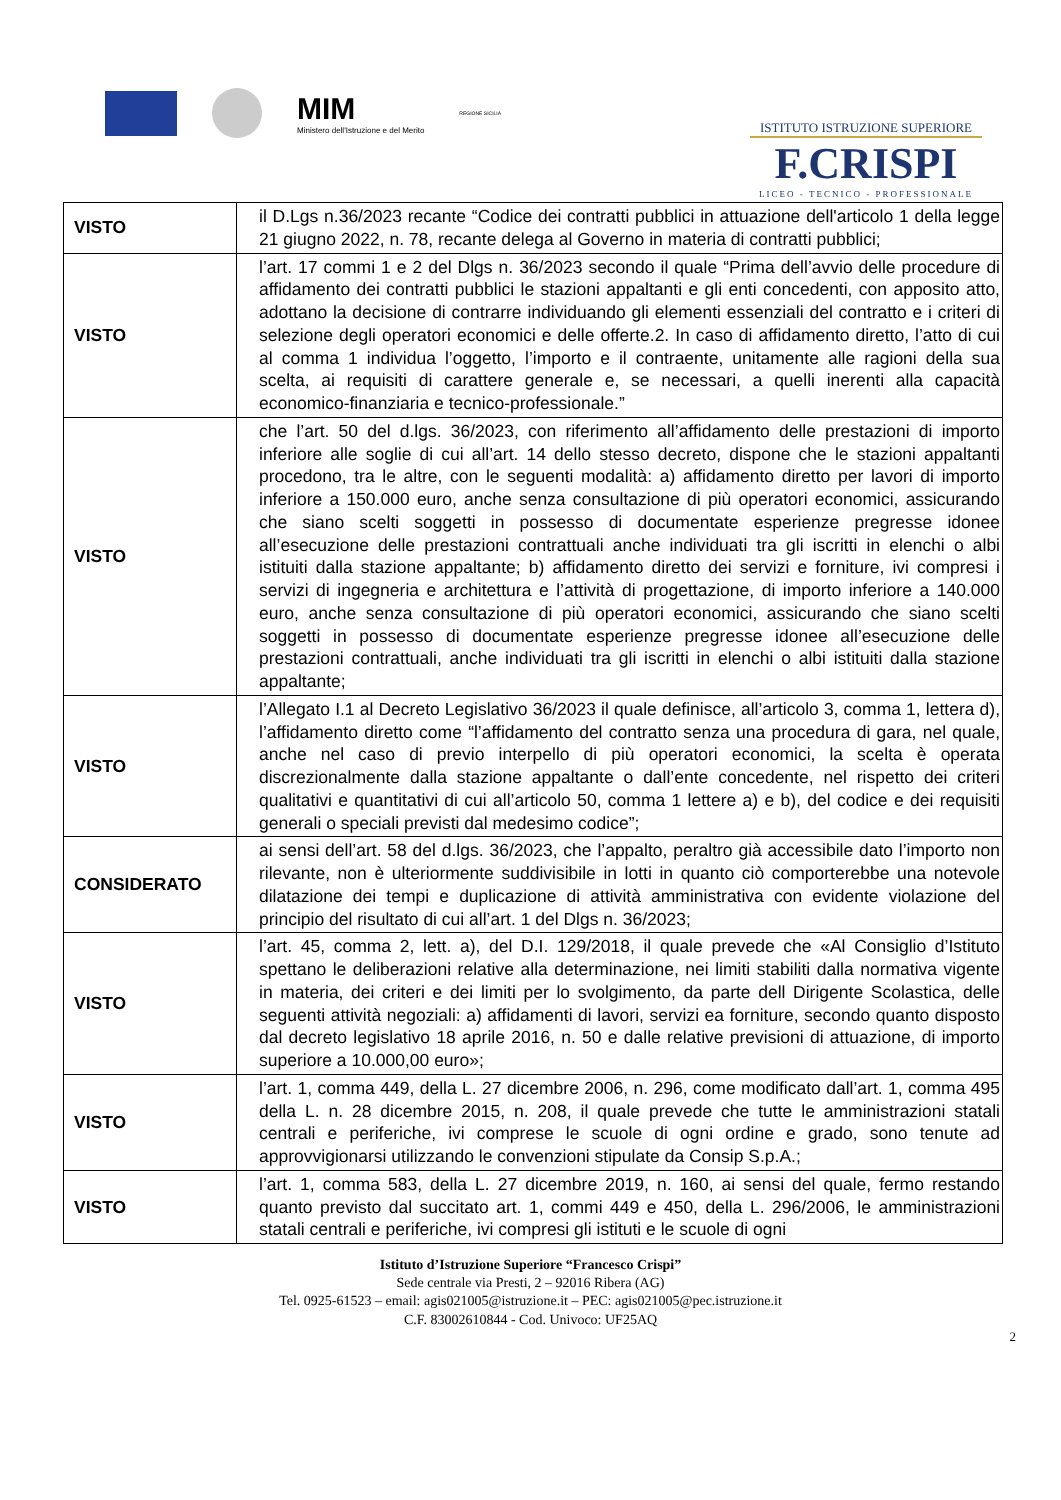MIM
Ministero dell'Istruzione e del Merito
REGIONE SICILIA
ISTITUTO ISTRUZIONE SUPERIORE
F.CRISPI
LICEO - TECNICO - PROFESSIONALE
| VISTO | il D.Lgs n.36/2023 recante “Codice dei contratti pubblici in attuazione dell'articolo 1 della legge 21 giugno 2022, n. 78, recante delega al Governo in materia di contratti pubblici; |
| VISTO | l’art. 17 commi 1 e 2 del Dlgs n. 36/2023 secondo il quale “Prima dell’avvio delle procedure di affidamento dei contratti pubblici le stazioni appaltanti e gli enti concedenti, con apposito atto, adottano la decisione di contrarre individuando gli elementi essenziali del contratto e i criteri di selezione degli operatori economici e delle offerte.2. In caso di affidamento diretto, l’atto di cui al comma 1 individua l’oggetto, l’importo e il contraente, unitamente alle ragioni della sua scelta, ai requisiti di carattere generale e, se necessari, a quelli inerenti alla capacità economico-finanziaria e tecnico-professionale.” |
| VISTO | che l’art. 50 del d.lgs. 36/2023, con riferimento all’affidamento delle prestazioni di importo inferiore alle soglie di cui all’art. 14 dello stesso decreto, dispone che le stazioni appaltanti procedono, tra le altre, con le seguenti modalità: a) affidamento diretto per lavori di importo inferiore a 150.000 euro, anche senza consultazione di più operatori economici, assicurando che siano scelti soggetti in possesso di documentate esperienze pregresse idonee all’esecuzione delle prestazioni contrattuali anche individuati tra gli iscritti in elenchi o albi istituiti dalla stazione appaltante; b) affidamento diretto dei servizi e forniture, ivi compresi i servizi di ingegneria e architettura e l’attività di progettazione, di importo inferiore a 140.000 euro, anche senza consultazione di più operatori economici, assicurando che siano scelti soggetti in possesso di documentate esperienze pregresse idonee all’esecuzione delle prestazioni contrattuali, anche individuati tra gli iscritti in elenchi o albi istituiti dalla stazione appaltante; |
| VISTO | l’Allegato I.1 al Decreto Legislativo 36/2023 il quale definisce, all’articolo 3, comma 1, lettera d), l’affidamento diretto come “l’affidamento del contratto senza una procedura di gara, nel quale, anche nel caso di previo interpello di più operatori economici, la scelta è operata discrezionalmente dalla stazione appaltante o dall’ente concedente, nel rispetto dei criteri qualitativi e quantitativi di cui all’articolo 50, comma 1 lettere a) e b), del codice e dei requisiti generali o speciali previsti dal medesimo codice”; |
| CONSIDERATO | ai sensi dell’art. 58 del d.lgs. 36/2023, che l’appalto, peraltro già accessibile dato l’importo non rilevante, non è ulteriormente suddivisibile in lotti in quanto ciò comporterebbe una notevole dilatazione dei tempi e duplicazione di attività amministrativa con evidente violazione del principio del risultato di cui all’art. 1 del Dlgs n. 36/2023; |
| VISTO | l’art. 45, comma 2, lett. a), del D.I. 129/2018, il quale prevede che «Al Consiglio d’Istituto spettano le deliberazioni relative alla determinazione, nei limiti stabiliti dalla normativa vigente in materia, dei criteri e dei limiti per lo svolgimento, da parte dell Dirigente Scolastica, delle seguenti attività negoziali: a) affidamenti di lavori, servizi ea forniture, secondo quanto disposto dal decreto legislativo 18 aprile 2016, n. 50 e dalle relative previsioni di attuazione, di importo superiore a 10.000,00 euro»; |
| VISTO | l’art. 1, comma 449, della L. 27 dicembre 2006, n. 296, come modificato dall’art. 1, comma 495 della L. n. 28 dicembre 2015, n. 208, il quale prevede che tutte le amministrazioni statali centrali e periferiche, ivi comprese le scuole di ogni ordine e grado, sono tenute ad approvvigionarsi utilizzando le convenzioni stipulate da Consip S.p.A.; |
| VISTO | l’art. 1, comma 583, della L. 27 dicembre 2019, n. 160, ai sensi del quale, fermo restando quanto previsto dal succitato art. 1, commi 449 e 450, della L. 296/2006, le amministrazioni statali centrali e periferiche, ivi compresi gli istituti e le scuole di ogni |
Istituto d’Istruzione Superiore “Francesco Crispi”
Sede centrale via Presti, 2 – 92016 Ribera (AG)
Tel. 0925-61523 – email: agis021005@istruzione.it – PEC: agis021005@pec.istruzione.it
C.F. 83002610844 - Cod. Univoco: UF25AQ
2